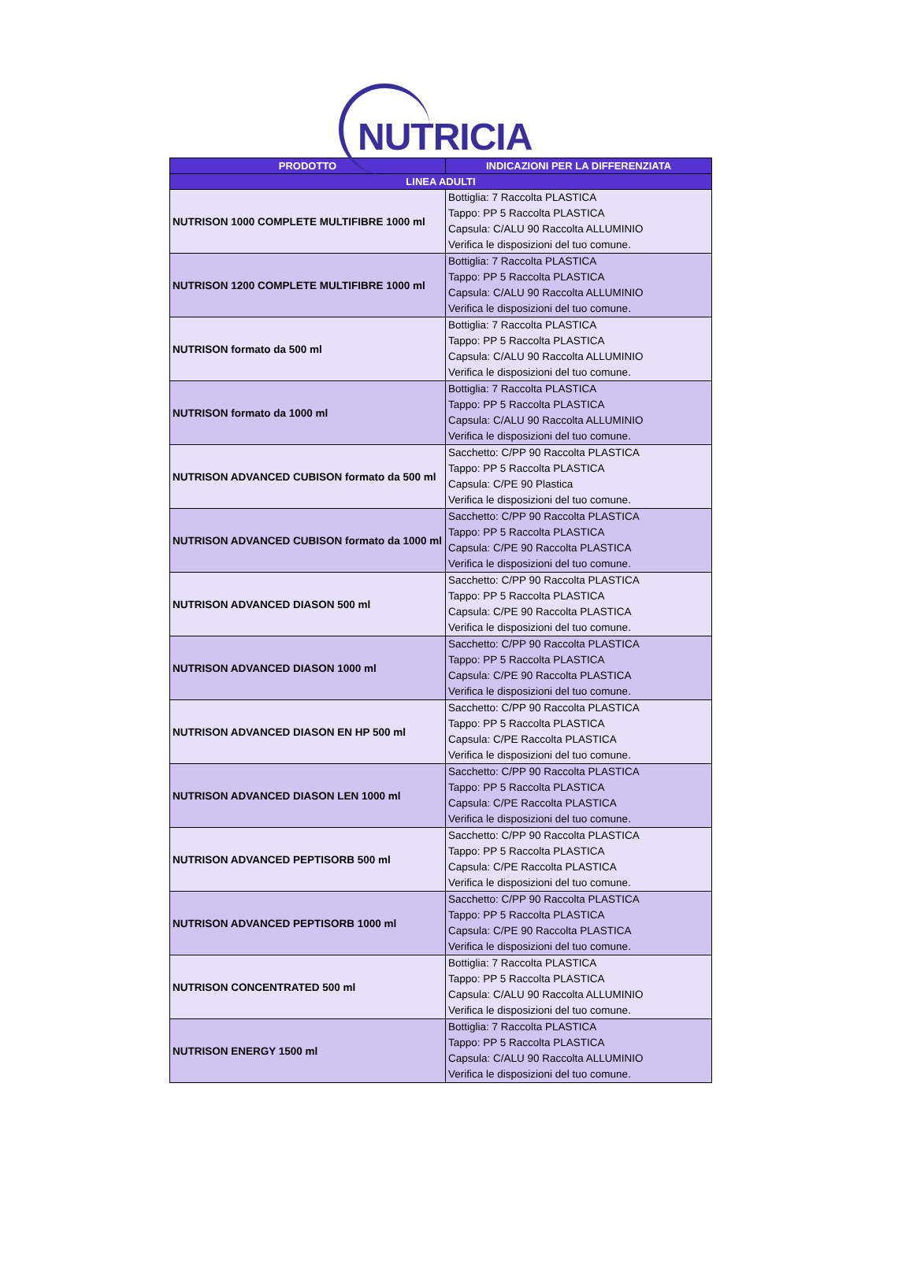NUTRICIA
| PRODOTTO | INDICAZIONI PER LA DIFFERENZIATA |
| --- | --- |
| LINEA ADULTI | |
| NUTRISON 1000 COMPLETE MULTIFIBRE 1000 ml | Bottiglia: 7 Raccolta PLASTICA Tappo: PP 5 Raccolta PLASTICA Capsula: C/ALU 90 Raccolta ALLUMINIO Verifica le disposizioni del tuo comune. |
| NUTRISON 1200 COMPLETE MULTIFIBRE 1000 ml | Bottiglia: 7 Raccolta PLASTICA Tappo: PP 5 Raccolta PLASTICA Capsula: C/ALU 90 Raccolta ALLUMINIO Verifica le disposizioni del tuo comune. |
| NUTRISON formato da 500 ml | Bottiglia: 7 Raccolta PLASTICA Tappo: PP 5 Raccolta PLASTICA Capsula: C/ALU 90 Raccolta ALLUMINIO Verifica le disposizioni del tuo comune. |
| NUTRISON formato da 1000 ml | Bottiglia: 7 Raccolta PLASTICA Tappo: PP 5 Raccolta PLASTICA Capsula: C/ALU 90 Raccolta ALLUMINIO Verifica le disposizioni del tuo comune. |
| NUTRISON ADVANCED CUBISON formato da 500 ml | Sacchetto: C/PP 90 Raccolta PLASTICA Tappo: PP 5 Raccolta PLASTICA Capsula: C/PE 90 Plastica Verifica le disposizioni del tuo comune. |
| NUTRISON ADVANCED CUBISON formato da 1000 ml | Sacchetto: C/PP 90 Raccolta PLASTICA Tappo: PP 5 Raccolta PLASTICA Capsula: C/PE 90 Raccolta PLASTICA Verifica le disposizioni del tuo comune. |
| NUTRISON ADVANCED DIASON 500 ml | Sacchetto: C/PP 90 Raccolta PLASTICA Tappo: PP 5 Raccolta PLASTICA Capsula: C/PE 90 Raccolta PLASTICA Verifica le disposizioni del tuo comune. |
| NUTRISON ADVANCED DIASON 1000 ml | Sacchetto: C/PP 90 Raccolta PLASTICA Tappo: PP 5 Raccolta PLASTICA Capsula: C/PE 90 Raccolta PLASTICA Verifica le disposizioni del tuo comune. |
| NUTRISON ADVANCED DIASON EN HP 500 ml | Sacchetto: C/PP 90 Raccolta PLASTICA Tappo: PP 5 Raccolta PLASTICA Capsula: C/PE Raccolta PLASTICA Verifica le disposizioni del tuo comune. |
| NUTRISON ADVANCED DIASON LEN 1000 ml | Sacchetto: C/PP 90 Raccolta PLASTICA Tappo: PP 5 Raccolta PLASTICA Capsula: C/PE Raccolta PLASTICA Verifica le disposizioni del tuo comune. |
| NUTRISON ADVANCED PEPTISORB 500 ml | Sacchetto: C/PP 90 Raccolta PLASTICA Tappo: PP 5 Raccolta PLASTICA Capsula: C/PE Raccolta PLASTICA Verifica le disposizioni del tuo comune. |
| NUTRISON ADVANCED PEPTISORB 1000 ml | Sacchetto: C/PP 90 Raccolta PLASTICA Tappo: PP 5 Raccolta PLASTICA Capsula: C/PE 90 Raccolta PLASTICA Verifica le disposizioni del tuo comune. |
| NUTRISON CONCENTRATED 500 ml | Bottiglia: 7 Raccolta PLASTICA Tappo: PP 5 Raccolta PLASTICA Capsula: C/ALU 90 Raccolta ALLUMINIO Verifica le disposizioni del tuo comune. |
| NUTRISON ENERGY 1500 ml | Bottiglia: 7 Raccolta PLASTICA Tappo: PP 5 Raccolta PLASTICA Capsula: C/ALU 90 Raccolta ALLUMINIO Verifica le disposizioni del tuo comune. |